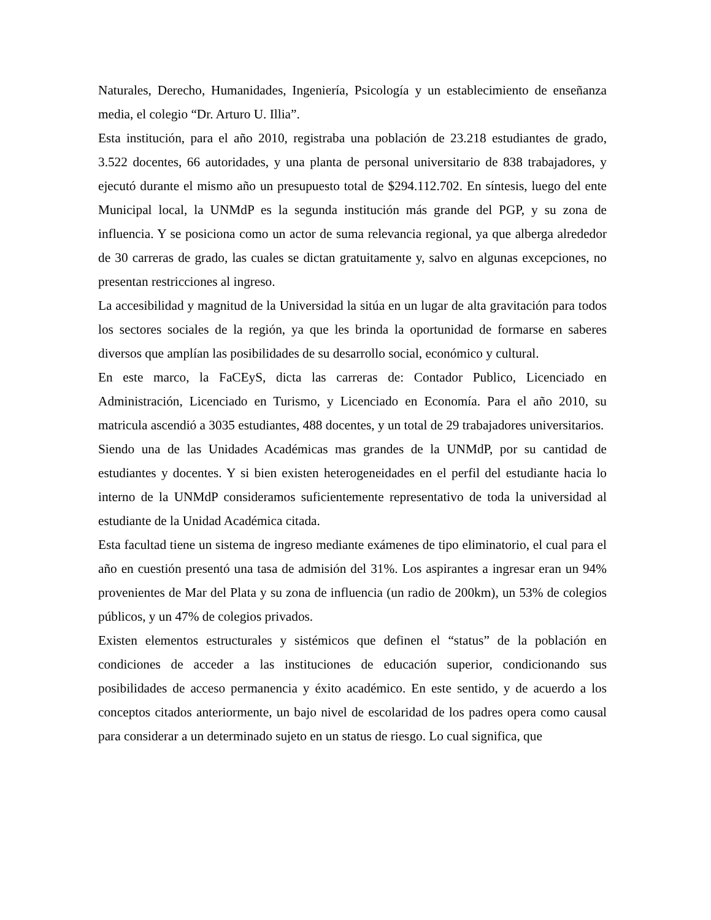Naturales, Derecho, Humanidades, Ingeniería, Psicología y un establecimiento de enseñanza media, el colegio “Dr. Arturo U. Illia”.
Esta institución, para el año 2010, registraba una población de 23.218 estudiantes de grado, 3.522 docentes, 66 autoridades, y una planta de personal universitario de 838 trabajadores, y ejecutó durante el mismo año un presupuesto total de $294.112.702. En síntesis, luego del ente Municipal local, la UNMdP es la segunda institución más grande del PGP, y su zona de influencia. Y se posiciona como un actor de suma relevancia regional, ya que alberga alrededor de 30 carreras de grado, las cuales se dictan gratuitamente y, salvo en algunas excepciones, no presentan restricciones al ingreso.
La accesibilidad y magnitud de la Universidad la sitúa en un lugar de alta gravitación para todos los sectores sociales de la región, ya que les brinda la oportunidad de formarse en saberes diversos que amplían las posibilidades de su desarrollo social, económico y cultural.
En este marco, la FaCEyS, dicta las carreras de: Contador Publico, Licenciado en Administración, Licenciado en Turismo, y Licenciado en Economía. Para el año 2010, su matricula ascendió a 3035 estudiantes, 488 docentes, y un total de 29 trabajadores universitarios.
Siendo una de las Unidades Académicas mas grandes de la UNMdP, por su cantidad de estudiantes y docentes. Y si bien existen heterogeneidades en el perfil del estudiante hacia lo interno de la UNMdP consideramos suficientemente representativo de toda la universidad al estudiante de la Unidad Académica citada.
Esta facultad tiene un sistema de ingreso mediante exámenes de tipo eliminatorio, el cual para el año en cuestión presentó una tasa de admisión del 31%. Los aspirantes a ingresar eran un 94% provenientes de Mar del Plata y su zona de influencia (un radio de 200km), un 53% de colegios públicos, y un 47% de colegios privados.
Existen elementos estructurales y sistémicos que definen el “status” de la población en condiciones de acceder a las instituciones de educación superior, condicionando sus posibilidades de acceso permanencia y éxito académico. En este sentido, y de acuerdo a los conceptos citados anteriormente, un bajo nivel de escolaridad de los padres opera como causal para considerar a un determinado sujeto en un status de riesgo. Lo cual significa, que